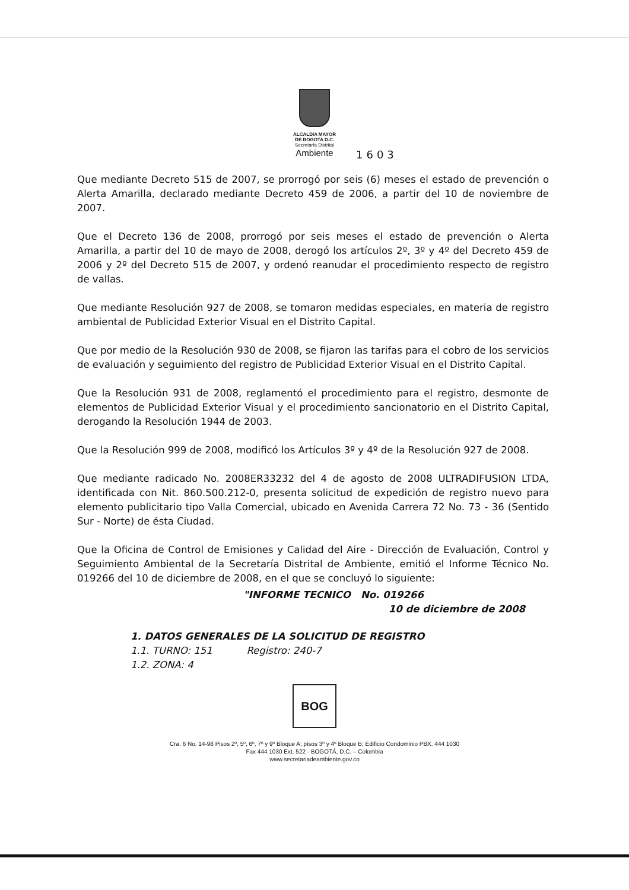ALCALDIA MAYOR
DE BOGOTA D.C.
Secretaría Distrital
Ambiente
1603
Que mediante Decreto 515 de 2007, se prorrogó por seis (6) meses el estado de prevención o Alerta Amarilla, declarado mediante Decreto 459 de 2006, a partir del 10 de noviembre de 2007.
Que el Decreto 136 de 2008, prorrogó por seis meses el estado de prevención o Alerta Amarilla, a partir del 10 de mayo de 2008, derogó los artículos 2º, 3º y 4º del Decreto 459 de 2006 y 2º del Decreto 515 de 2007, y ordenó reanudar el procedimiento respecto de registro de vallas.
Que mediante Resolución 927 de 2008, se tomaron medidas especiales, en materia de registro ambiental de Publicidad Exterior Visual en el Distrito Capital.
Que por medio de la Resolución 930 de 2008, se fijaron las tarifas para el cobro de los servicios de evaluación y seguimiento del registro de Publicidad Exterior Visual en el Distrito Capital.
Que la Resolución 931 de 2008, reglamentó el procedimiento para el registro, desmonte de elementos de Publicidad Exterior Visual y el procedimiento sancionatorio en el Distrito Capital, derogando la Resolución 1944 de 2003.
Que la Resolución 999 de 2008, modificó los Artículos 3º y 4º de la Resolución 927 de 2008.
Que mediante radicado No. 2008ER33232 del 4 de agosto de 2008 ULTRADIFUSION LTDA, identificada con Nit. 860.500.212-0, presenta solicitud de expedición de registro nuevo para elemento publicitario tipo Valla Comercial, ubicado en Avenida Carrera 72 No. 73 - 36 (Sentido Sur - Norte) de ésta Ciudad.
Que la Oficina de Control de Emisiones y Calidad del Aire - Dirección de Evaluación, Control y Seguimiento Ambiental de la Secretaría Distrital de Ambiente, emitió el Informe Técnico No. 019266 del 10 de diciembre de 2008, en el que se concluyó lo siguiente:
"INFORME TECNICO No. 019266
10 de diciembre de 2008
1. DATOS GENERALES DE LA SOLICITUD DE REGISTRO
1.1. TURNO: 151 Registro: 240-7
1.2. ZONA: 4
BOG
Cra. 6 No. 14-98 Pisos 2º, 5º, 6º, 7º y 9º Bloque A; pisos 3º y 4º Bloque B; Edificio Condominio PBX. 444 1030
Fax 444 1030 Ext. 522 - BOGOTÁ, D.C. – Colombia
www.secretariadeambiente.gov.co